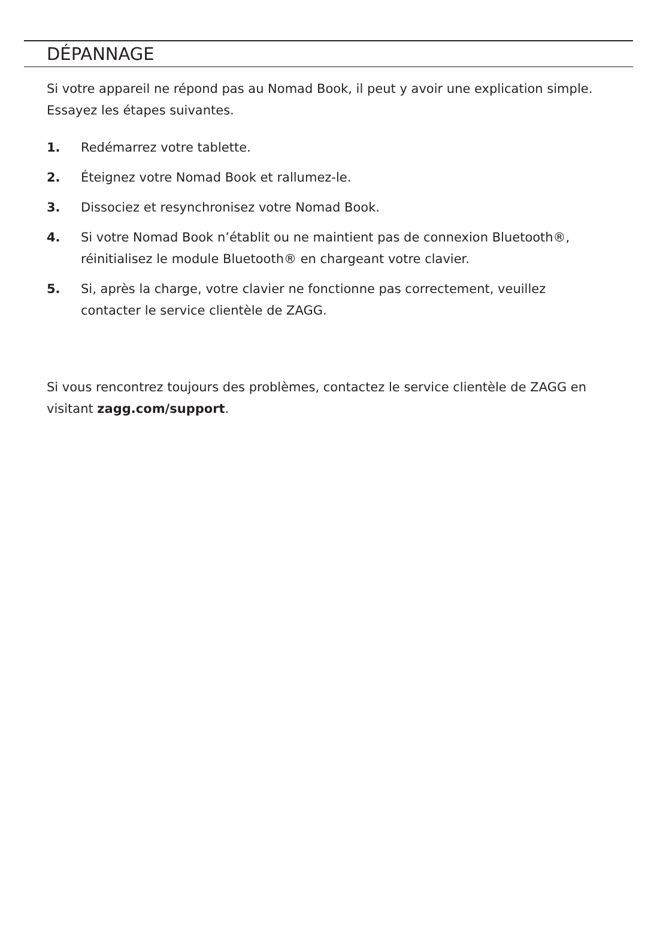DÉPANNAGE
Si votre appareil ne répond pas au Nomad Book, il peut y avoir une explication simple. Essayez les étapes suivantes.
1. Redémarrez votre tablette.
2. Éteignez votre Nomad Book et rallumez-le.
3. Dissociez et resynchronisez votre Nomad Book.
4. Si votre Nomad Book n’établit ou ne maintient pas de connexion Bluetooth®, réinitialisez le module Bluetooth® en chargeant votre clavier.
5. Si, après la charge, votre clavier ne fonctionne pas correctement, veuillez contacter le service clientèle de ZAGG.
Si vous rencontrez toujours des problèmes, contactez le service clientèle de ZAGG en visitant zagg.com/support.